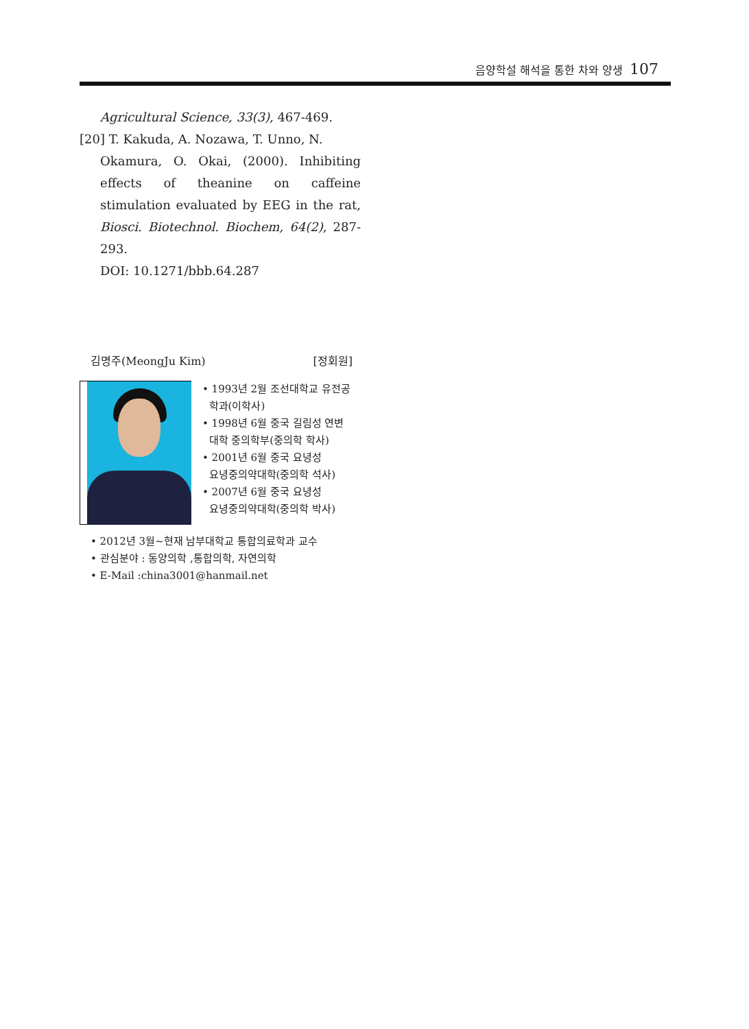음양학설 해석을 통한 차와 양생 107
Agricultural Science, 33(3), 467-469.
[20] T. Kakuda, A. Nozawa, T. Unno, N.
Okamura, O. Okai, (2000). Inhibiting effects of theanine on caffeine stimulation evaluated by EEG in the rat, Biosci. Biotechnol. Biochem, 64(2), 287-293.
DOI: 10.1271/bbb.64.287
김명주(MeongJu Kim) [정회원]
• 1993년 2월 조선대학교 유전공
학과(이학사)
• 1998년 6월 중국 길림성 연변
대학 중의학부(중의학 학사)
• 2001년 6월 중국 요녕성
요녕중의약대학(중의학 석사)
• 2007년 6월 중국 요녕성
요녕중의약대학(중의학 박사)
• 2012년 3월~현재 남부대학교 통합의료학과 교수
• 관심분야 : 동양의학 ,통합의학, 자연의학
• E-Mail :china3001@hanmail.net